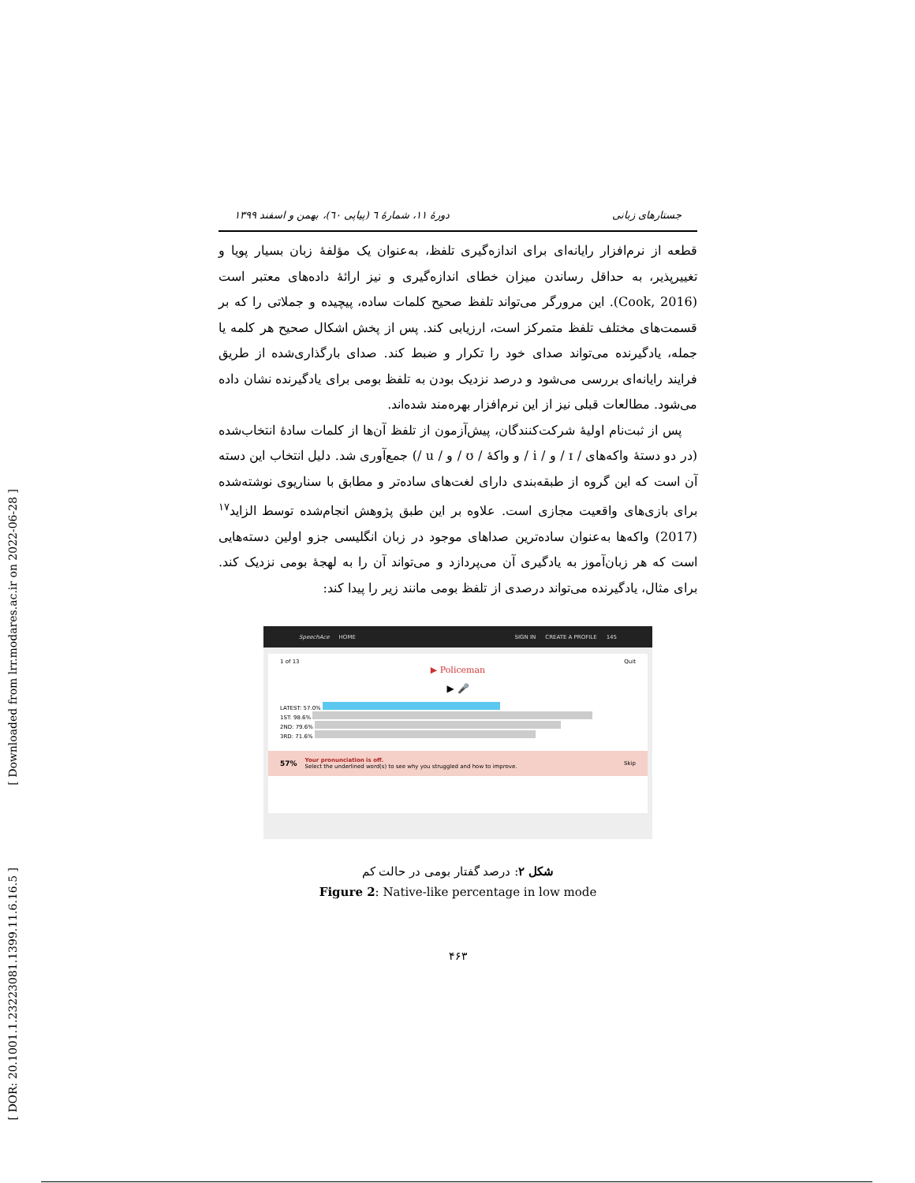[ Downloaded from lrr.modares.ac.ir on 2022-06-28 ]
[ DOR: 20.1001.1.23223081.1399.11.6.16.5 ]
جستارهای زبانی دورهٔ ۱۱، شمارهٔ ٦ (پیاپی ٦٠)، بهمن و اسفند ۱۳۹۹
قطعه از نرم‌افزار رایانه‌ای برای اندازه‌گیری تلفظ، به‌عنوان یک مؤلفهٔ زبان بسیار پویا و تغییرپذیر، به حداقل رساندن میزان خطای اندازه‌گیری و نیز ارائهٔ داده‌های معتبر است (Cook, 2016). این مرورگر می‌تواند تلفظ صحیح کلمات ساده، پیچیده و جملاتی را که بر قسمت‌های مختلف تلفظ متمرکز است، ارزیابی کند. پس از پخش اشکال صحیح هر کلمه یا جمله، یادگیرنده می‌تواند صدای خود را تکرار و ضبط کند. صدای بارگذاری‌شده از طریق فرایند رایانه‌ای بررسی می‌شود و درصد نزدیک بودن به تلفظ بومی برای یادگیرنده نشان داده می‌شود. مطالعات قبلی نیز از این نرم‌افزار بهره‌مند شده‌اند.
پس از ثبت‌نام اولیهٔ شرکت‌کنندگان، پیش‌آزمون از تلفظ آن‌ها از کلمات سادهٔ انتخاب‌شده (در دو دستهٔ واکه‌های / ɪ / و / i / و واکهٔ / ʊ / و / u /) جمع‌آوری شد. دلیل انتخاب این دسته آن است که این گروه از طبقه‌بندی دارای لغت‌های ساده‌تر و مطابق با سناریوی نوشته‌شده برای بازی‌های واقعیت مجازی است. علاوه بر این طبق پژوهش انجام‌شده توسط الزاید<sup>۱۷</sup> (2017) واکه‌ها به‌عنوان ساده‌ترین صداهای موجود در زبان انگلیسی جزو اولین دسته‌هایی است که هر زبان‌آموز به یادگیری آن می‌پردازد و می‌تواند آن را به لهجهٔ بومی نزدیک کند. برای مثال، یادگیرنده می‌تواند درصدی از تلفظ بومی مانند زیر را پیدا کند:
SpeechAce HOME SIGN IN CREATE A PROFILE 145
1 of 13 Quit
▶ Policeman
▶ 🎤
LATEST: 57.0%
1ST: 98.6%
2ND: 79.6%
3RD: 71.6%
57%
Your pronunciation is off.
Select the underlined word(s) to see why you struggled and how to improve.
Skip
شکل ۲: درصد گفتار بومی در حالت کم
Figure 2: Native-like percentage in low mode
۴۶۳